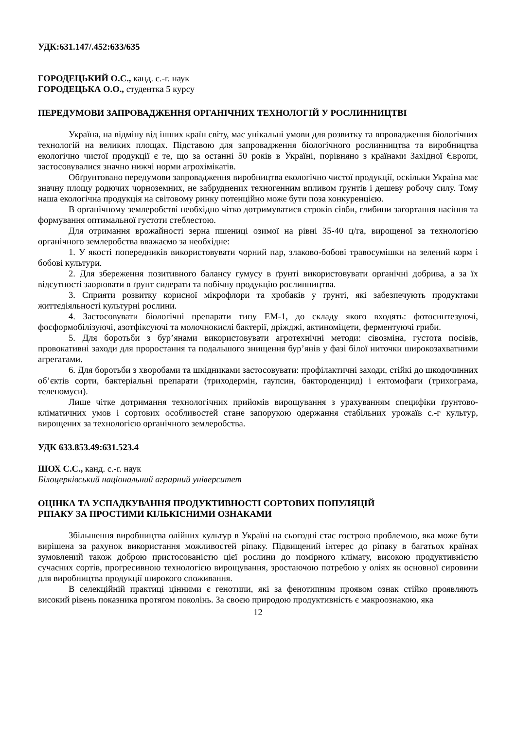УДК:631.147/.452:633/635
ГОРОДЕЦЬКИЙ О.С., канд. с.-г. наук
ГОРОДЕЦЬКА О.О., студентка 5 курсу
ПЕРЕДУМОВИ ЗАПРОВАДЖЕННЯ ОРГАНІЧНИХ ТЕХНОЛОГІЙ У РОСЛИННИЦТВІ
Україна, на відміну від інших країн світу, має унікальні умови для розвитку та впровадження біологічних технологій на великих площах. Підставою для запровадження біологічного рослинництва та виробництва екологічно чистої продукції є те, що за останні 50 років в Україні, порівняно з країнами Західної Європи, застосовувалися значно нижчі норми агрохімікатів.
Обґрунтовано передумови запровадження виробництва екологічно чистої продукції, оскільки Україна має значну площу родючих чорноземних, не забруднених техногенним впливом ґрунтів і дешеву робочу силу. Тому наша екологічна продукція на світовому ринку потенційно може бути поза конкуренцією.
В органічному землеробстві необхідно чітко дотримуватися строків сівби, глибини загортання насіння та формування оптимальної густоти стеблестою.
Для отримання врожайності зерна пшениці озимої на рівні 35-40 ц/га, вирощеної за технологією органічного землеробства вважаємо за необхідне:
1. У якості попередників використовувати чорний пар, злаково-бобові травосумішки на зелений корм і бобові культури.
2. Для збереження позитивного балансу гумусу в ґрунті використовувати органічні добрива, а за їх відсутності заорювати в ґрунт сидерати та побічну продукцію рослинництва.
3. Сприяти розвитку корисної мікрофлори та хробаків у ґрунті, які забезпечують продуктами життєдіяльності культурні рослини.
4. Застосовувати біологічні препарати типу ЕМ-1, до складу якого входять: фотосинтезуючі, фосформобілізуючі, азотфіксуючі та молочнокислі бактерії, дріжджі, актиноміцети, ферментуючі гриби.
5. Для боротьби з бур’янами використовувати агротехнічні методи: сівозміна, густота посівів, провокативні заходи для проростання та подальшого знищення бур’янів у фазі білої ниточки широкозахватними агрегатами.
6. Для боротьби з хворобами та шкідниками застосовувати: профілактичні заходи, стійкі до шкодочинних об’єктів сорти, бактеріальні препарати (триходермін, гаупсин, бактороденцид) і ентомофаги (трихограма, теленомуси).
Лише чітке дотримання технологічних прийомів вирощування з урахуванням специфіки ґрунтово-кліматичних умов і сортових особливостей стане запорукою одержання стабільних урожаїв с.-г культур, вирощених за технологією органічного землеробства.
УДК 633.853.49:631.523.4
ШОХ С.С., канд. с.-г. наук
Білоцерківський національний аграрний університет
ОЦІНКА ТА УСПАДКУВАННЯ ПРОДУКТИВНОСТІ СОРТОВИХ ПОПУЛЯЦІЙ
РІПАКУ ЗА ПРОСТИМИ КІЛЬКІСНИМИ ОЗНАКАМИ
Збільшення виробництва олійних культур в Україні на сьогодні стає гострою проблемою, яка може бути вирішена за рахунок використання можливостей ріпаку. Підвищений інтерес до ріпаку в багатьох країнах зумовлений також доброю пристосованістю цієї рослини до помірного клімату, високою продуктивністю сучасних сортів, прогресивною технологією вирощування, зростаючою потребою у оліях як основної сировини для виробництва продукції широкого споживання.
В селекційній практиці цінними є генотипи, які за фенотипним проявом ознак стійко проявляють високий рівень показника протягом поколінь. За своєю природою продуктивність є макроознакою, яка
12